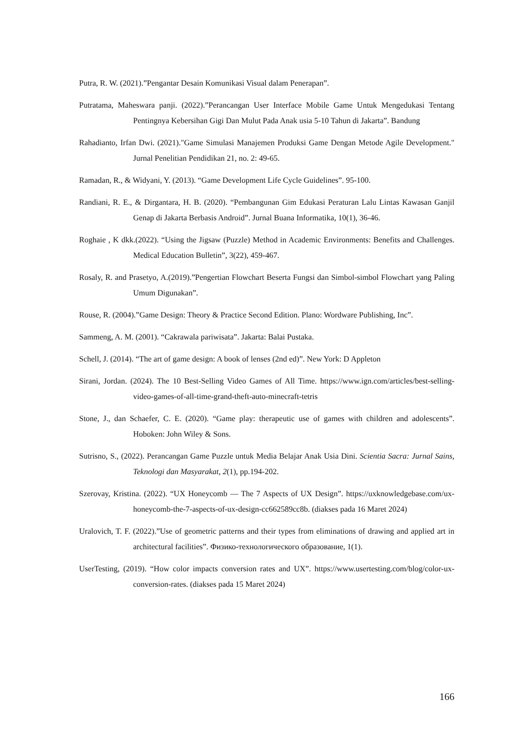Putra, R. W. (2021).”Pengantar Desain Komunikasi Visual dalam Penerapan”.
Putratama, Maheswara panji. (2022).”Perancangan User Interface Mobile Game Untuk Mengedukasi Tentang Pentingnya Kebersihan Gigi Dan Mulut Pada Anak usia 5-10 Tahun di Jakarta”. Bandung
Rahadianto, Irfan Dwi. (2021)."Game Simulasi Manajemen Produksi Game Dengan Metode Agile Development." Jurnal Penelitian Pendidikan 21, no. 2: 49-65.
Ramadan, R., & Widyani, Y. (2013). “Game Development Life Cycle Guidelines”. 95-100.
Randiani, R. E., & Dirgantara, H. B. (2020). “Pembangunan Gim Edukasi Peraturan Lalu Lintas Kawasan Ganjil Genap di Jakarta Berbasis Android”. Jurnal Buana Informatika, 10(1), 36-46.
Roghaie , K dkk.(2022). “Using the Jigsaw (Puzzle) Method in Academic Environments: Benefits and Challenges. Medical Education Bulletin”, 3(22), 459-467.
Rosaly, R. and Prasetyo, A.(2019).”Pengertian Flowchart Beserta Fungsi dan Simbol-simbol Flowchart yang Paling Umum Digunakan”.
Rouse, R. (2004).”Game Design: Theory & Practice Second Edition. Plano: Wordware Publishing, Inc”.
Sammeng, A. M. (2001). “Cakrawala pariwisata”. Jakarta: Balai Pustaka.
Schell, J. (2014). “The art of game design: A book of lenses (2nd ed)”. New York: D Appleton
Sirani, Jordan. (2024). The 10 Best-Selling Video Games of All Time. https://www.ign.com/articles/best-selling-video-games-of-all-time-grand-theft-auto-minecraft-tetris
Stone, J., dan Schaefer, C. E. (2020). “Game play: therapeutic use of games with children and adolescents”. Hoboken: John Wiley & Sons.
Sutrisno, S., (2022). Perancangan Game Puzzle untuk Media Belajar Anak Usia Dini. Scientia Sacra: Jurnal Sains, Teknologi dan Masyarakat, 2(1), pp.194-202.
Szerovay, Kristina. (2022). “UX Honeycomb — The 7 Aspects of UX Design”. https://uxknowledgebase.com/ux-honeycomb-the-7-aspects-of-ux-design-cc662589cc8b. (diakses pada 16 Maret 2024)
Uralovich, T. F. (2022).”Use of geometric patterns and their types from eliminations of drawing and applied art in architectural facilities”. Физико-технологического образование, 1(1).
UserTesting, (2019). “How color impacts conversion rates and UX”. https://www.usertesting.com/blog/color-ux-conversion-rates. (diakses pada 15 Maret 2024)
166